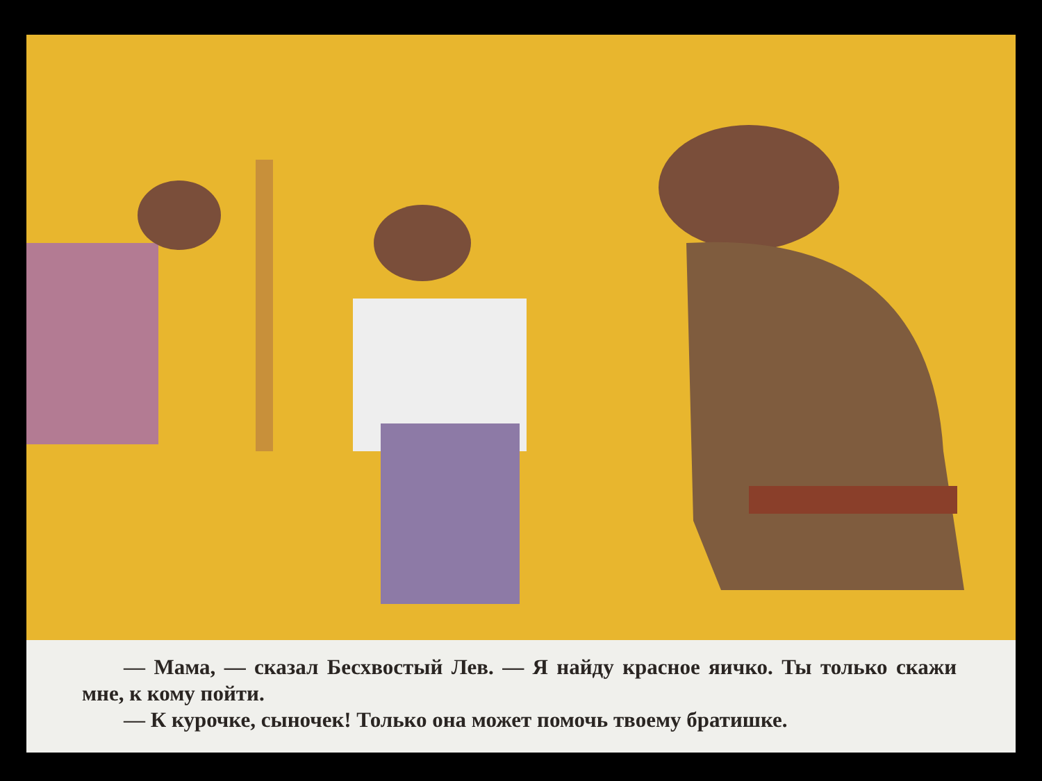— Мама, — сказал Бесхвостый Лев. — Я найду красное яичко. Ты только скажи мне, к кому пойти.
— К курочке, сыночек! Только она может помочь твоему братишке.